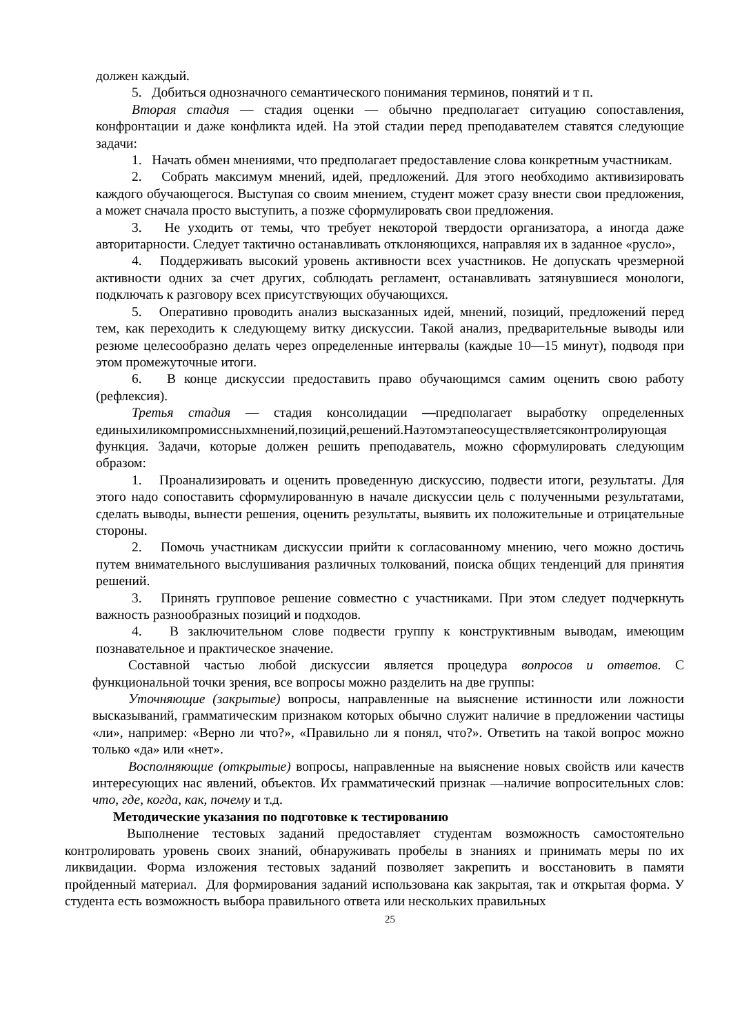должен каждый.
5. Добиться однозначного семантического понимания терминов, понятий и т п.
Вторая стадия — стадия оценки — обычно предполагает ситуацию сопоставления, конфронтации и даже конфликта идей. На этой стадии перед преподавателем ставятся следующие задачи:
1. Начать обмен мнениями, что предполагает предоставление слова конкретным участникам.
2. Собрать максимум мнений, идей, предложений. Для этого необходимо активизировать каждого обучающегося. Выступая со своим мнением, студент может сразу внести свои предложения, а может сначала просто выступить, а позже сформулировать свои предложения.
3. Не уходить от темы, что требует некоторой твердости организатора, а иногда даже авторитарности. Следует тактично останавливать отклоняющихся, направляя их в заданное «русло»,
4. Поддерживать высокий уровень активности всех участников. Не допускать чрезмерной активности одних за счет других, соблюдать регламент, останавливать затянувшиеся монологи, подключать к разговору всех присутствующих обучающихся.
5. Оперативно проводить анализ высказанных идей, мнений, позиций, предложений перед тем, как переходить к следующему витку дискуссии. Такой анализ, предварительные выводы или резюме целесообразно делать через определенные интервалы (каждые 10—15 минут), подводя при этом промежуточные итоги.
6. В конце дискуссии предоставить право обучающимся самим оценить свою работу (рефлексия).
Третья стадия — стадия консолидации —предполагает выработку определенных единыхиликомпромиссныхмнений,позиций,решений.Наэтомэтапеосуществляетсяконтролирующая функция. Задачи, которые должен решить преподаватель, можно сформулировать следующим образом:
1. Проанализировать и оценить проведенную дискуссию, подвести итоги, результаты. Для этого надо сопоставить сформулированную в начале дискуссии цель с полученными результатами, сделать выводы, вынести решения, оценить результаты, выявить их положительные и отрицательные стороны.
2. Помочь участникам дискуссии прийти к согласованному мнению, чего можно достичь путем внимательного выслушивания различных толкований, поиска общих тенденций для принятия решений.
3. Принять групповое решение совместно с участниками. При этом следует подчеркнуть важность разнообразных позиций и подходов.
4. В заключительном слове подвести группу к конструктивным выводам, имеющим познавательное и практическое значение.
Составной частью любой дискуссии является процедура вопросов и ответов. С функциональной точки зрения, все вопросы можно разделить на две группы:
Уточняющие (закрытые) вопросы, направленные на выяснение истинности или ложности высказываний, грамматическим признаком которых обычно служит наличие в предложении частицы «ли», например: «Верно ли что?», «Правильно ли я понял, что?». Ответить на такой вопрос можно только «да» или «нет».
Восполняющие (открытые) вопросы, направленные на выяснение новых свойств или качеств интересующих нас явлений, объектов. Их грамматический признак —наличие вопросительных слов: что, где, когда, как, почему и т.д.
Методические указания по подготовке к тестированию
Выполнение тестовых заданий предоставляет студентам возможность самостоятельно контролировать уровень своих знаний, обнаруживать пробелы в знаниях и принимать меры по их ликвидации. Форма изложения тестовых заданий позволяет закрепить и восстановить в памяти пройденный материал. Для формирования заданий использована как закрытая, так и открытая форма. У студента есть возможность выбора правильного ответа или нескольких правильных
25